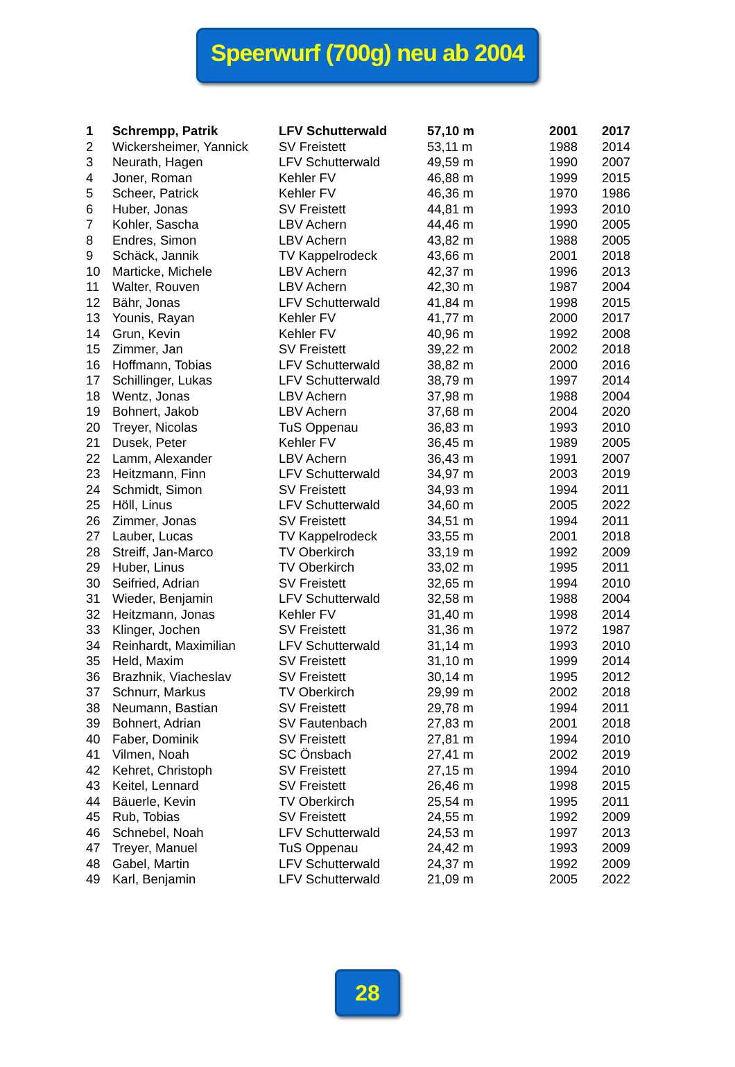Speerwurf (700g) neu ab 2004
| 1 | Schrempp, Patrik | LFV Schutterwald | 57,10 m | 2001 | 2017 |
| 2 | Wickersheimer, Yannick | SV Freistett | 53,11 m | 1988 | 2014 |
| 3 | Neurath, Hagen | LFV Schutterwald | 49,59 m | 1990 | 2007 |
| 4 | Joner, Roman | Kehler FV | 46,88 m | 1999 | 2015 |
| 5 | Scheer, Patrick | Kehler FV | 46,36 m | 1970 | 1986 |
| 6 | Huber, Jonas | SV Freistett | 44,81 m | 1993 | 2010 |
| 7 | Kohler, Sascha | LBV Achern | 44,46 m | 1990 | 2005 |
| 8 | Endres, Simon | LBV Achern | 43,82 m | 1988 | 2005 |
| 9 | Schäck, Jannik | TV Kappelrodeck | 43,66 m | 2001 | 2018 |
| 10 | Marticke, Michele | LBV Achern | 42,37 m | 1996 | 2013 |
| 11 | Walter, Rouven | LBV Achern | 42,30 m | 1987 | 2004 |
| 12 | Bähr, Jonas | LFV Schutterwald | 41,84 m | 1998 | 2015 |
| 13 | Younis, Rayan | Kehler FV | 41,77 m | 2000 | 2017 |
| 14 | Grun, Kevin | Kehler FV | 40,96 m | 1992 | 2008 |
| 15 | Zimmer, Jan | SV Freistett | 39,22 m | 2002 | 2018 |
| 16 | Hoffmann, Tobias | LFV Schutterwald | 38,82 m | 2000 | 2016 |
| 17 | Schillinger, Lukas | LFV Schutterwald | 38,79 m | 1997 | 2014 |
| 18 | Wentz, Jonas | LBV Achern | 37,98 m | 1988 | 2004 |
| 19 | Bohnert, Jakob | LBV Achern | 37,68 m | 2004 | 2020 |
| 20 | Treyer, Nicolas | TuS Oppenau | 36,83 m | 1993 | 2010 |
| 21 | Dusek, Peter | Kehler FV | 36,45 m | 1989 | 2005 |
| 22 | Lamm, Alexander | LBV Achern | 36,43 m | 1991 | 2007 |
| 23 | Heitzmann, Finn | LFV Schutterwald | 34,97 m | 2003 | 2019 |
| 24 | Schmidt, Simon | SV Freistett | 34,93 m | 1994 | 2011 |
| 25 | Höll, Linus | LFV Schutterwald | 34,60 m | 2005 | 2022 |
| 26 | Zimmer, Jonas | SV Freistett | 34,51 m | 1994 | 2011 |
| 27 | Lauber, Lucas | TV Kappelrodeck | 33,55 m | 2001 | 2018 |
| 28 | Streiff, Jan-Marco | TV Oberkirch | 33,19 m | 1992 | 2009 |
| 29 | Huber, Linus | TV Oberkirch | 33,02 m | 1995 | 2011 |
| 30 | Seifried, Adrian | SV Freistett | 32,65 m | 1994 | 2010 |
| 31 | Wieder, Benjamin | LFV Schutterwald | 32,58 m | 1988 | 2004 |
| 32 | Heitzmann, Jonas | Kehler FV | 31,40 m | 1998 | 2014 |
| 33 | Klinger, Jochen | SV Freistett | 31,36 m | 1972 | 1987 |
| 34 | Reinhardt, Maximilian | LFV Schutterwald | 31,14 m | 1993 | 2010 |
| 35 | Held, Maxim | SV Freistett | 31,10 m | 1999 | 2014 |
| 36 | Brazhnik, Viacheslav | SV Freistett | 30,14 m | 1995 | 2012 |
| 37 | Schnurr, Markus | TV Oberkirch | 29,99 m | 2002 | 2018 |
| 38 | Neumann, Bastian | SV Freistett | 29,78 m | 1994 | 2011 |
| 39 | Bohnert, Adrian | SV Fautenbach | 27,83 m | 2001 | 2018 |
| 40 | Faber, Dominik | SV Freistett | 27,81 m | 1994 | 2010 |
| 41 | Vilmen, Noah | SC Önsbach | 27,41 m | 2002 | 2019 |
| 42 | Kehret, Christoph | SV Freistett | 27,15 m | 1994 | 2010 |
| 43 | Keitel, Lennard | SV Freistett | 26,46 m | 1998 | 2015 |
| 44 | Bäuerle, Kevin | TV Oberkirch | 25,54 m | 1995 | 2011 |
| 45 | Rub, Tobias | SV Freistett | 24,55 m | 1992 | 2009 |
| 46 | Schnebel, Noah | LFV Schutterwald | 24,53 m | 1997 | 2013 |
| 47 | Treyer, Manuel | TuS Oppenau | 24,42 m | 1993 | 2009 |
| 48 | Gabel, Martin | LFV Schutterwald | 24,37 m | 1992 | 2009 |
| 49 | Karl, Benjamin | LFV Schutterwald | 21,09 m | 2005 | 2022 |
28